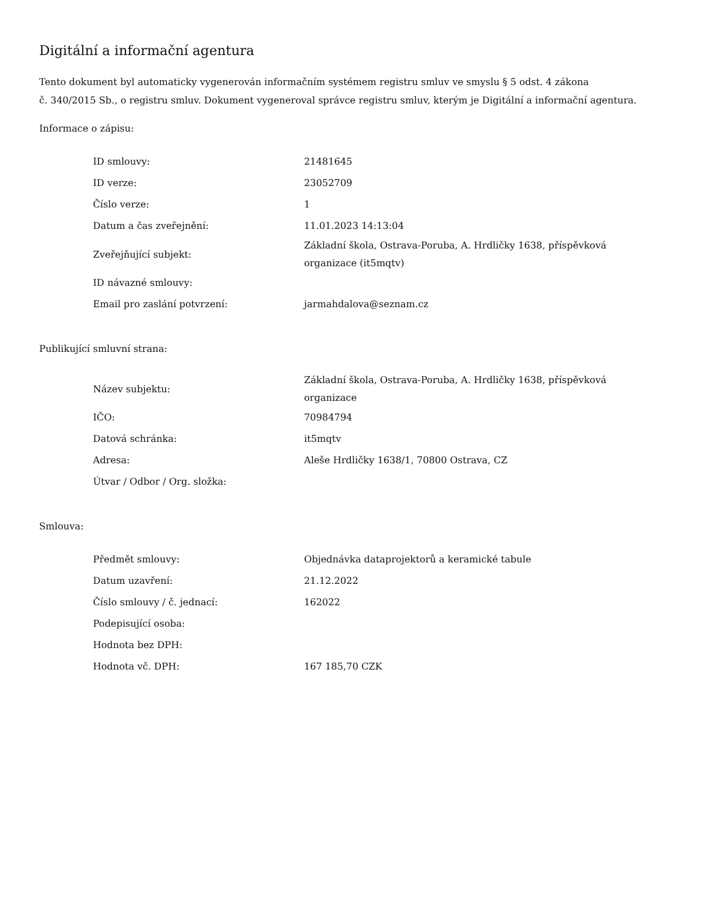Digitální a informační agentura
Tento dokument byl automaticky vygenerován informačním systémem registru smluv ve smyslu § 5 odst. 4 zákona
č. 340/2015 Sb., o registru smluv. Dokument vygeneroval správce registru smluv, kterým je Digitální a informační agentura.
Informace o zápisu:
| ID smlouvy: | 21481645 |
| ID verze: | 23052709 |
| Číslo verze: | 1 |
| Datum a čas zveřejnění: | 11.01.2023 14:13:04 |
| Zveřejňující subjekt: | Základní škola, Ostrava-Poruba, A. Hrdličky 1638, příspěvková organizace (it5mqtv) |
| ID návazné smlouvy: | |
| Email pro zaslání potvrzení: | jarmahdalova@seznam.cz |
Publikující smluvní strana:
| Název subjektu: | Základní škola, Ostrava-Poruba, A. Hrdličky 1638, příspěvková organizace |
| IČO: | 70984794 |
| Datová schránka: | it5mqtv |
| Adresa: | Aleše Hrdličky 1638/1, 70800 Ostrava, CZ |
| Útvar / Odbor / Org. složka: | |
Smlouva:
| Předmět smlouvy: | Objednávka dataprojektorů a keramické tabule |
| Datum uzavření: | 21.12.2022 |
| Číslo smlouvy / č. jednací: | 162022 |
| Podepisující osoba: | |
| Hodnota bez DPH: | |
| Hodnota vč. DPH: | 167 185,70 CZK |